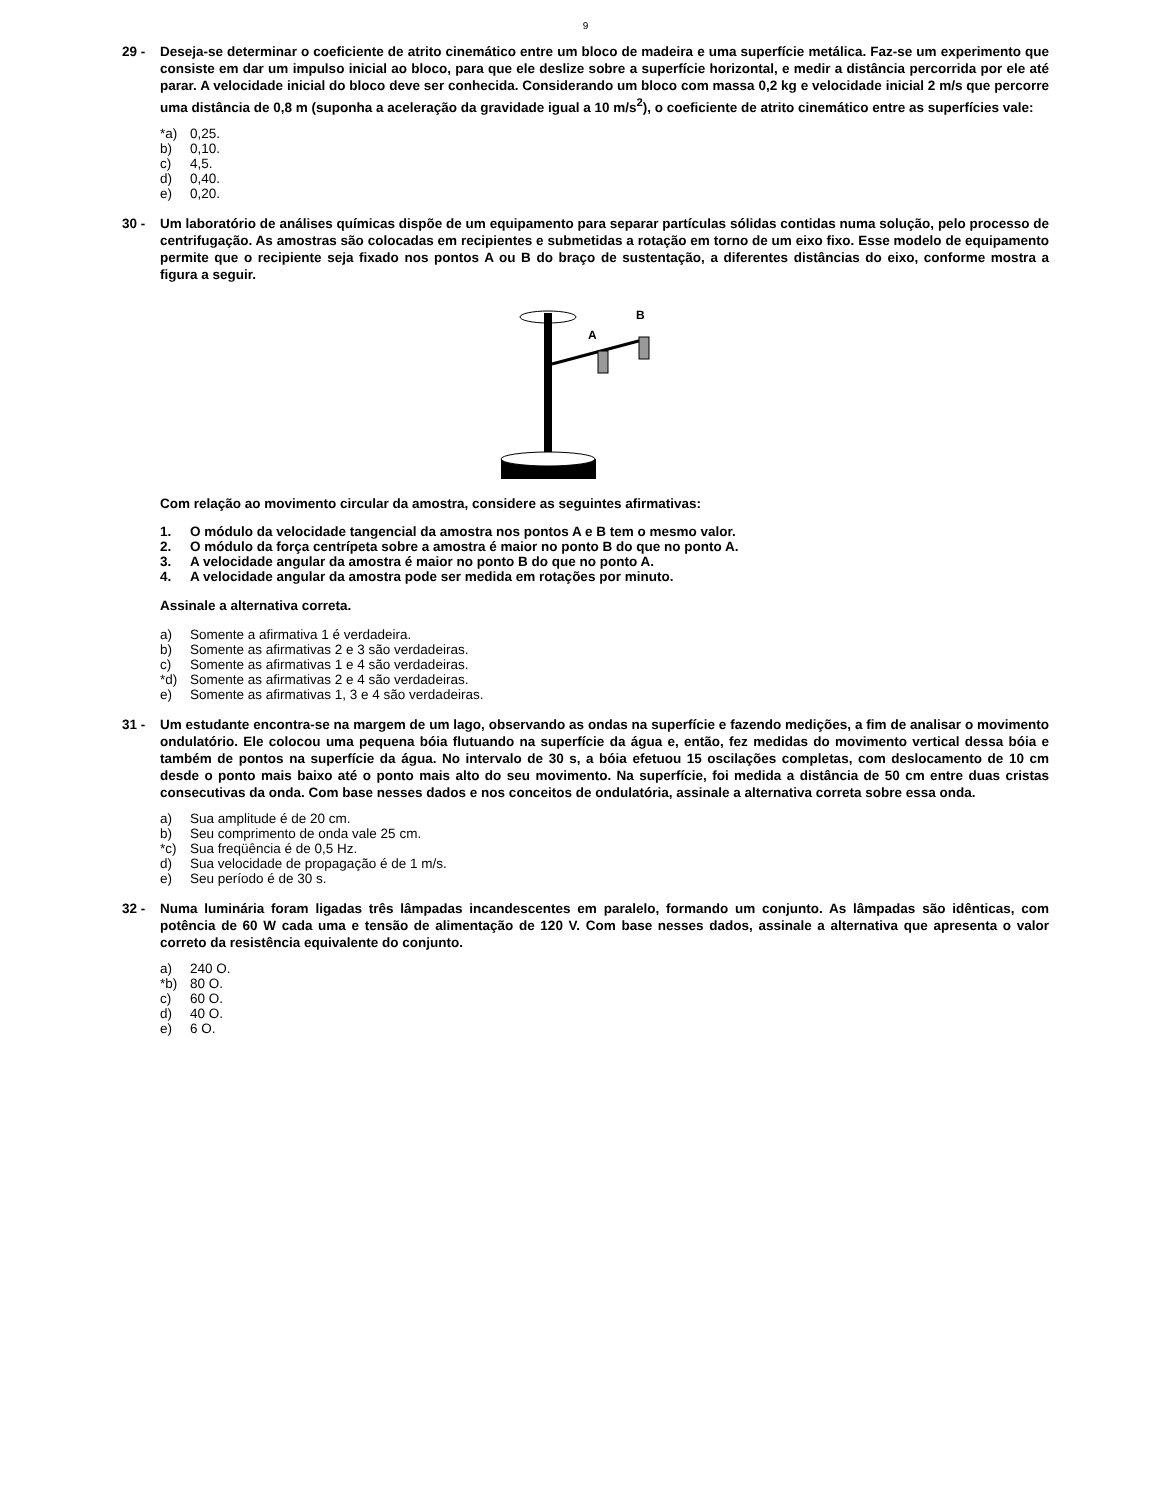9
29 - Deseja-se determinar o coeficiente de atrito cinemático entre um bloco de madeira e uma superfície metálica. Faz-se um experimento que consiste em dar um impulso inicial ao bloco, para que ele deslize sobre a superfície horizontal, e medir a distância percorrida por ele até parar. A velocidade inicial do bloco deve ser conhecida. Considerando um bloco com massa 0,2 kg e velocidade inicial 2 m/s que percorre uma distância de 0,8 m (suponha a aceleração da gravidade igual a 10 m/s<sup>2</sup>), o coeficiente de atrito cinemático entre as superfícies vale:
*a) 0,25.
b) 0,10.
c) 4,5.
d) 0,40.
e) 0,20.
30 - Um laboratório de análises químicas dispõe de um equipamento para separar partículas sólidas contidas numa solução, pelo processo de centrifugação. As amostras são colocadas em recipientes e submetidas a rotação em torno de um eixo fixo. Esse modelo de equipamento permite que o recipiente seja fixado nos pontos A ou B do braço de sustentação, a diferentes distâncias do eixo, conforme mostra a figura a seguir.
A
B
Com relação ao movimento circular da amostra, considere as seguintes afirmativas:
1. O módulo da velocidade tangencial da amostra nos pontos A e B tem o mesmo valor.
2. O módulo da força centrípeta sobre a amostra é maior no ponto B do que no ponto A.
3. A velocidade angular da amostra é maior no ponto B do que no ponto A.
4. A velocidade angular da amostra pode ser medida em rotações por minuto.
Assinale a alternativa correta.
a) Somente a afirmativa 1 é verdadeira.
b) Somente as afirmativas 2 e 3 são verdadeiras.
c) Somente as afirmativas 1 e 4 são verdadeiras.
*d) Somente as afirmativas 2 e 4 são verdadeiras.
e) Somente as afirmativas 1, 3 e 4 são verdadeiras.
31 - Um estudante encontra-se na margem de um lago, observando as ondas na superfície e fazendo medições, a fim de analisar o movimento ondulatório. Ele colocou uma pequena bóia flutuando na superfície da água e, então, fez medidas do movimento vertical dessa bóia e também de pontos na superfície da água. No intervalo de 30 s, a bóia efetuou 15 oscilações completas, com deslocamento de 10 cm desde o ponto mais baixo até o ponto mais alto do seu movimento. Na superfície, foi medida a distância de 50 cm entre duas cristas consecutivas da onda. Com base nesses dados e nos conceitos de ondulatória, assinale a alternativa correta sobre essa onda.
a) Sua amplitude é de 20 cm.
b) Seu comprimento de onda vale 25 cm.
*c) Sua freqüência é de 0,5 Hz.
d) Sua velocidade de propagação é de 1 m/s.
e) Seu período é de 30 s.
32 - Numa luminária foram ligadas três lâmpadas incandescentes em paralelo, formando um conjunto. As lâmpadas são idênticas, com potência de 60 W cada uma e tensão de alimentação de 120 V. Com base nesses dados, assinale a alternativa que apresenta o valor correto da resistência equivalente do conjunto.
a) 240 O.
*b) 80 O.
c) 60 O.
d) 40 O.
e) 6 O.